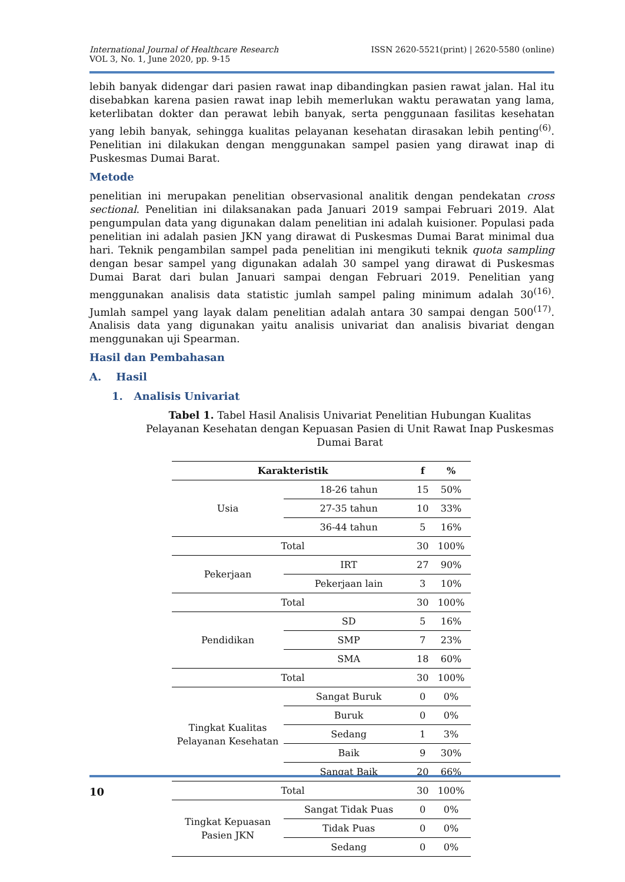International Journal of Healthcare Research
VOL 3, No. 1, June 2020, pp. 9-15
ISSN 2620-5521(print) | 2620-5580 (online)
lebih banyak didengar dari pasien rawat inap dibandingkan pasien rawat jalan. Hal itu disebabkan karena pasien rawat inap lebih memerlukan waktu perawatan yang lama, keterlibatan dokter dan perawat lebih banyak, serta penggunaan fasilitas kesehatan yang lebih banyak, sehingga kualitas pelayanan kesehatan dirasakan lebih penting<sup>(6)</sup>. Penelitian ini dilakukan dengan menggunakan sampel pasien yang dirawat inap di Puskesmas Dumai Barat.
Metode
penelitian ini merupakan penelitian observasional analitik dengan pendekatan cross sectional. Penelitian ini dilaksanakan pada Januari 2019 sampai Februari 2019. Alat pengumpulan data yang digunakan dalam penelitian ini adalah kuisioner. Populasi pada penelitian ini adalah pasien JKN yang dirawat di Puskesmas Dumai Barat minimal dua hari. Teknik pengambilan sampel pada penelitian ini mengikuti teknik quota sampling dengan besar sampel yang digunakan adalah 30 sampel yang dirawat di Puskesmas Dumai Barat dari bulan Januari sampai dengan Februari 2019. Penelitian yang menggunakan analisis data statistic jumlah sampel paling minimum adalah 30<sup>(16)</sup>. Jumlah sampel yang layak dalam penelitian adalah antara 30 sampai dengan 500<sup>(17)</sup>. Analisis data yang digunakan yaitu analisis univariat dan analisis bivariat dengan menggunakan uji Spearman.
Hasil dan Pembahasan
A. Hasil
1. Analisis Univariat
Tabel 1. Tabel Hasil Analisis Univariat Penelitian Hubungan Kualitas Pelayanan Kesehatan dengan Kepuasan Pasien di Unit Rawat Inap Puskesmas Dumai Barat
| Karakteristik | | f | % |
| --- | --- | --- | --- |
| Usia | 18-26 tahun | 15 | 50% |
| | 27-35 tahun | 10 | 33% |
| | 36-44 tahun | 5 | 16% |
| Total | | 30 | 100% |
| Pekerjaan | IRT | 27 | 90% |
| | Pekerjaan lain | 3 | 10% |
| Total | | 30 | 100% |
| Pendidikan | SD | 5 | 16% |
| | SMP | 7 | 23% |
| | SMA | 18 | 60% |
| Total | | 30 | 100% |
| Tingkat Kualitas Pelayanan Kesehatan | Sangat Buruk | 0 | 0% |
| | Buruk | 0 | 0% |
| | Sedang | 1 | 3% |
| | Baik | 9 | 30% |
| | Sangat Baik | 20 | 66% |
| Total | | 30 | 100% |
| Tingkat Kepuasan Pasien JKN | Sangat Tidak Puas | 0 | 0% |
| | Tidak Puas | 0 | 0% |
| | Sedang | 0 | 0% |
10